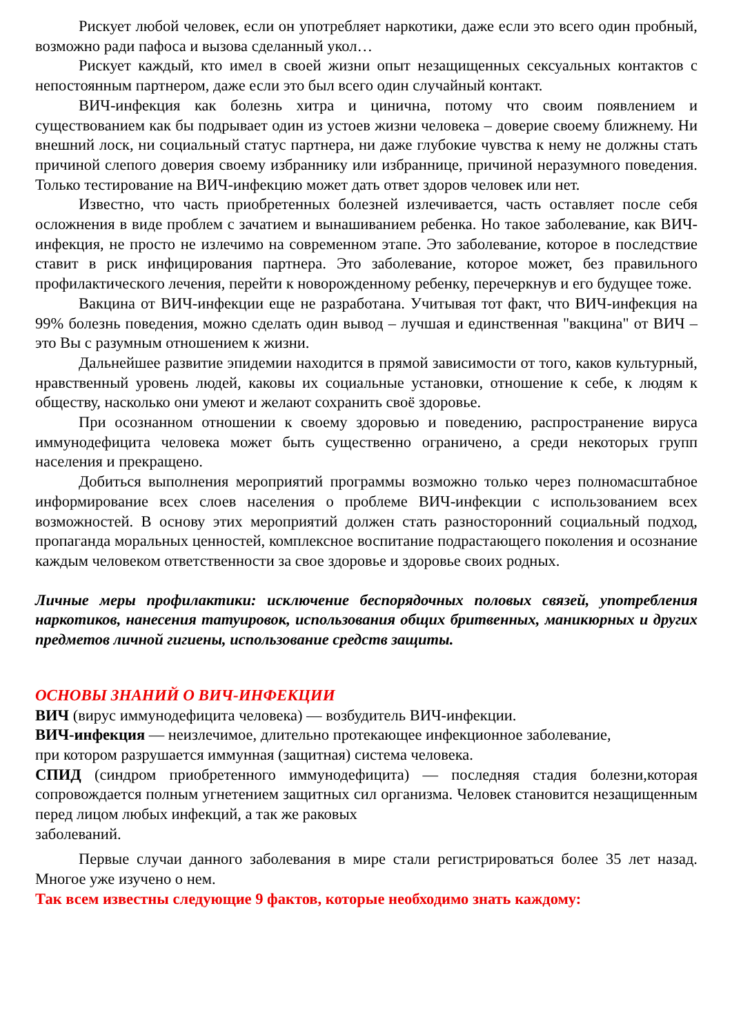Рискует любой человек, если он употребляет наркотики, даже если это всего один пробный, возможно ради пафоса и вызова сделанный укол…
Рискует каждый, кто имел в своей жизни опыт незащищенных сексуальных контактов с непостоянным партнером, даже если это был всего один случайный контакт.
ВИЧ-инфекция как болезнь хитра и цинична, потому что своим появлением и существованием как бы подрывает один из устоев жизни человека – доверие своему ближнему. Ни внешний лоск, ни социальный статус партнера, ни даже глубокие чувства к нему не должны стать причиной слепого доверия своему избраннику или избраннице, причиной неразумного поведения. Только тестирование на ВИЧ-инфекцию может дать ответ здоров человек или нет.
Известно, что часть приобретенных болезней излечивается, часть оставляет после себя осложнения в виде проблем с зачатием и вынашиванием ребенка. Но такое заболевание, как ВИЧ-инфекция, не просто не излечимо на современном этапе. Это заболевание, которое в последствие ставит в риск инфицирования партнера. Это заболевание, которое может, без правильного профилактического лечения, перейти к новорожденному ребенку, перечеркнув и его будущее тоже.
Вакцина от ВИЧ-инфекции еще не разработана. Учитывая тот факт, что ВИЧ-инфекция на 99% болезнь поведения, можно сделать один вывод – лучшая и единственная "вакцина" от ВИЧ – это Вы с разумным отношением к жизни.
Дальнейшее развитие эпидемии находится в прямой зависимости от того, каков культурный, нравственный уровень людей, каковы их социальные установки, отношение к себе, к людям к обществу, насколько они умеют и желают сохранить своё здоровье.
При осознанном отношении к своему здоровью и поведению, распространение вируса иммунодефицита человека может быть существенно ограничено, а среди некоторых групп населения и прекращено.
Добиться выполнения мероприятий программы возможно только через полномасштабное информирование всех слоев населения о проблеме ВИЧ-инфекции с использованием всех возможностей. В основу этих мероприятий должен стать разносторонний социальный подход, пропаганда моральных ценностей, комплексное воспитание подрастающего поколения и осознание каждым человеком ответственности за свое здоровье и здоровье своих родных.
Личные меры профилактики: исключение беспорядочных половых связей, употребления наркотиков, нанесения татуировок, использования общих бритвенных, маникюрных и других предметов личной гигиены, использование средств защиты.
ОСНОВЫ ЗНАНИЙ О ВИЧ-ИНФЕКЦИИ
ВИЧ (вирус иммунодефицита человека) — возбудитель ВИЧ-инфекции.
ВИЧ-инфекция — неизлечимое, длительно протекающее инфекционное заболевание,
при котором разрушается иммунная (защитная) система человека.
СПИД (синдром приобретенного иммунодефицита) — последняя стадия болезни,которая сопровождается полным угнетением защитных сил организма. Человек становится незащищенным перед лицом любых инфекций, а так же раковых
заболеваний.
Первые случаи данного заболевания в мире стали регистрироваться более 35 лет назад. Многое уже изучено о нем.
Так всем известны следующие 9 фактов, которые необходимо знать каждому: